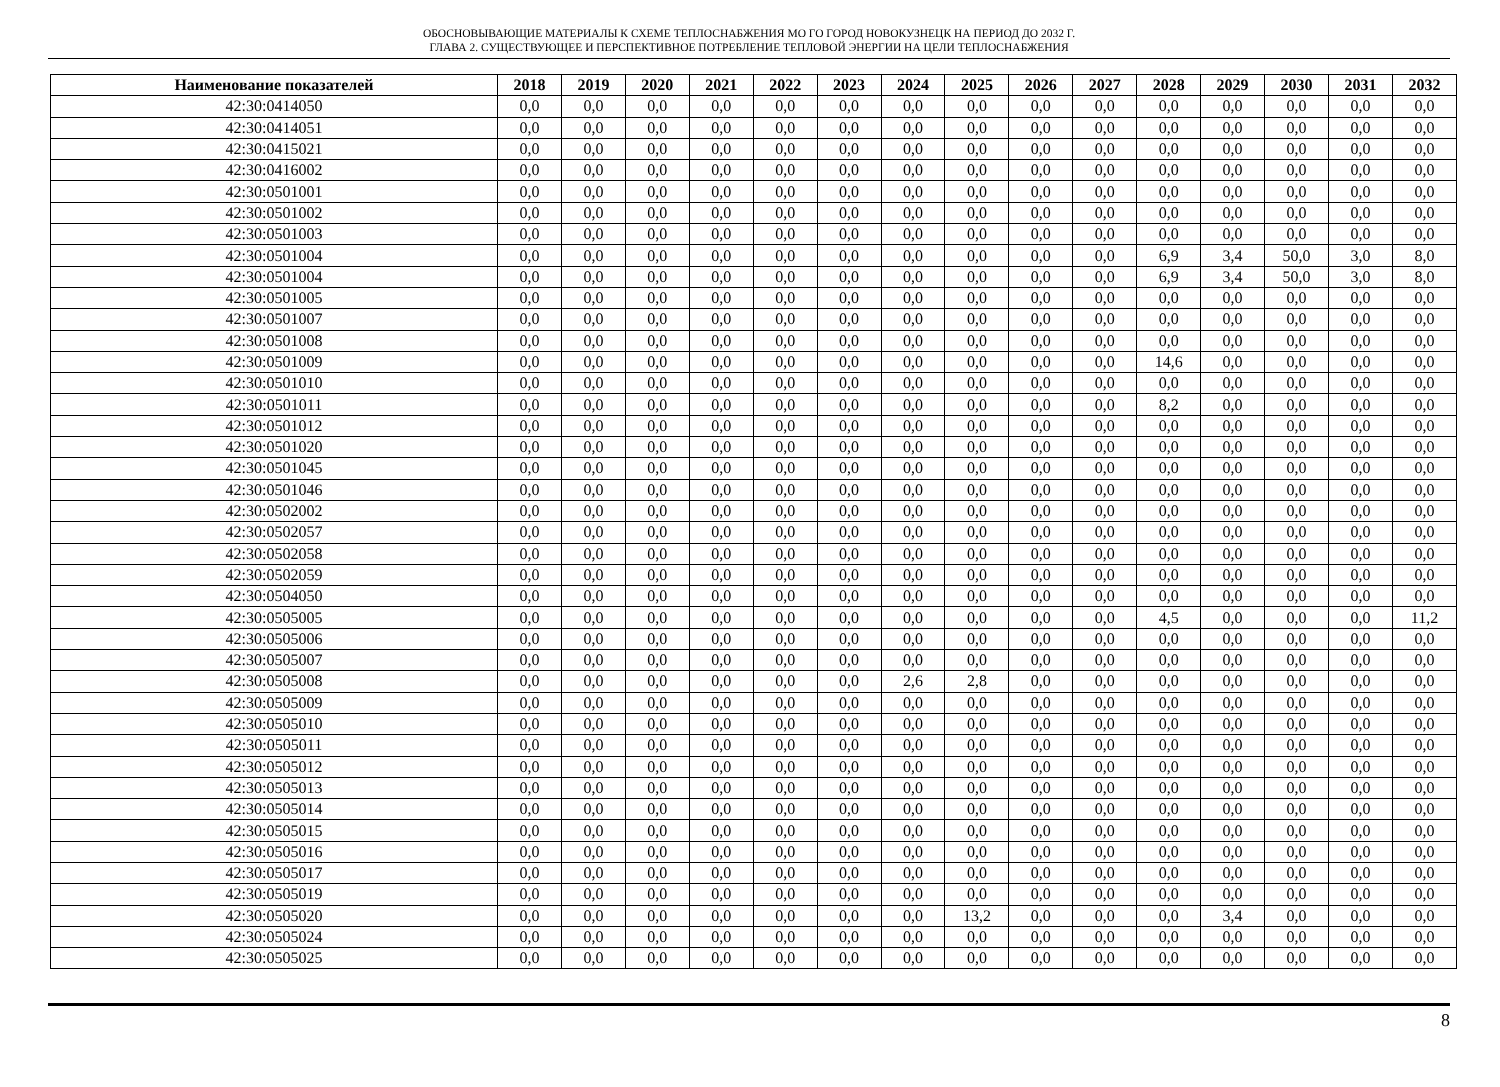ОБОСНОВЫВАЮЩИЕ МАТЕРИАЛЫ К СХЕМЕ ТЕПЛОСНАБЖЕНИЯ МО ГО ГОРОД НОВОКУЗНЕЦК НА ПЕРИОД ДО 2032 Г.
ГЛАВА 2. СУЩЕСТВУЮЩЕЕ И ПЕРСПЕКТИВНОЕ ПОТРЕБЛЕНИЕ ТЕПЛОВОЙ ЭНЕРГИИ НА ЦЕЛИ ТЕПЛОСНАБЖЕНИЯ
| Наименование показателей | 2018 | 2019 | 2020 | 2021 | 2022 | 2023 | 2024 | 2025 | 2026 | 2027 | 2028 | 2029 | 2030 | 2031 | 2032 |
| --- | --- | --- | --- | --- | --- | --- | --- | --- | --- | --- | --- | --- | --- | --- | --- |
| 42:30:0414050 | 0,0 | 0,0 | 0,0 | 0,0 | 0,0 | 0,0 | 0,0 | 0,0 | 0,0 | 0,0 | 0,0 | 0,0 | 0,0 | 0,0 | 0,0 |
| 42:30:0414051 | 0,0 | 0,0 | 0,0 | 0,0 | 0,0 | 0,0 | 0,0 | 0,0 | 0,0 | 0,0 | 0,0 | 0,0 | 0,0 | 0,0 | 0,0 |
| 42:30:0415021 | 0,0 | 0,0 | 0,0 | 0,0 | 0,0 | 0,0 | 0,0 | 0,0 | 0,0 | 0,0 | 0,0 | 0,0 | 0,0 | 0,0 | 0,0 |
| 42:30:0416002 | 0,0 | 0,0 | 0,0 | 0,0 | 0,0 | 0,0 | 0,0 | 0,0 | 0,0 | 0,0 | 0,0 | 0,0 | 0,0 | 0,0 | 0,0 |
| 42:30:0501001 | 0,0 | 0,0 | 0,0 | 0,0 | 0,0 | 0,0 | 0,0 | 0,0 | 0,0 | 0,0 | 0,0 | 0,0 | 0,0 | 0,0 | 0,0 |
| 42:30:0501002 | 0,0 | 0,0 | 0,0 | 0,0 | 0,0 | 0,0 | 0,0 | 0,0 | 0,0 | 0,0 | 0,0 | 0,0 | 0,0 | 0,0 | 0,0 |
| 42:30:0501003 | 0,0 | 0,0 | 0,0 | 0,0 | 0,0 | 0,0 | 0,0 | 0,0 | 0,0 | 0,0 | 0,0 | 0,0 | 0,0 | 0,0 | 0,0 |
| 42:30:0501004 | 0,0 | 0,0 | 0,0 | 0,0 | 0,0 | 0,0 | 0,0 | 0,0 | 0,0 | 0,0 | 6,9 | 3,4 | 50,0 | 3,0 | 8,0 |
| 42:30:0501004 | 0,0 | 0,0 | 0,0 | 0,0 | 0,0 | 0,0 | 0,0 | 0,0 | 0,0 | 0,0 | 6,9 | 3,4 | 50,0 | 3,0 | 8,0 |
| 42:30:0501005 | 0,0 | 0,0 | 0,0 | 0,0 | 0,0 | 0,0 | 0,0 | 0,0 | 0,0 | 0,0 | 0,0 | 0,0 | 0,0 | 0,0 | 0,0 |
| 42:30:0501007 | 0,0 | 0,0 | 0,0 | 0,0 | 0,0 | 0,0 | 0,0 | 0,0 | 0,0 | 0,0 | 0,0 | 0,0 | 0,0 | 0,0 | 0,0 |
| 42:30:0501008 | 0,0 | 0,0 | 0,0 | 0,0 | 0,0 | 0,0 | 0,0 | 0,0 | 0,0 | 0,0 | 0,0 | 0,0 | 0,0 | 0,0 | 0,0 |
| 42:30:0501009 | 0,0 | 0,0 | 0,0 | 0,0 | 0,0 | 0,0 | 0,0 | 0,0 | 0,0 | 0,0 | 14,6 | 0,0 | 0,0 | 0,0 | 0,0 |
| 42:30:0501010 | 0,0 | 0,0 | 0,0 | 0,0 | 0,0 | 0,0 | 0,0 | 0,0 | 0,0 | 0,0 | 0,0 | 0,0 | 0,0 | 0,0 | 0,0 |
| 42:30:0501011 | 0,0 | 0,0 | 0,0 | 0,0 | 0,0 | 0,0 | 0,0 | 0,0 | 0,0 | 0,0 | 8,2 | 0,0 | 0,0 | 0,0 | 0,0 |
| 42:30:0501012 | 0,0 | 0,0 | 0,0 | 0,0 | 0,0 | 0,0 | 0,0 | 0,0 | 0,0 | 0,0 | 0,0 | 0,0 | 0,0 | 0,0 | 0,0 |
| 42:30:0501020 | 0,0 | 0,0 | 0,0 | 0,0 | 0,0 | 0,0 | 0,0 | 0,0 | 0,0 | 0,0 | 0,0 | 0,0 | 0,0 | 0,0 | 0,0 |
| 42:30:0501045 | 0,0 | 0,0 | 0,0 | 0,0 | 0,0 | 0,0 | 0,0 | 0,0 | 0,0 | 0,0 | 0,0 | 0,0 | 0,0 | 0,0 | 0,0 |
| 42:30:0501046 | 0,0 | 0,0 | 0,0 | 0,0 | 0,0 | 0,0 | 0,0 | 0,0 | 0,0 | 0,0 | 0,0 | 0,0 | 0,0 | 0,0 | 0,0 |
| 42:30:0502002 | 0,0 | 0,0 | 0,0 | 0,0 | 0,0 | 0,0 | 0,0 | 0,0 | 0,0 | 0,0 | 0,0 | 0,0 | 0,0 | 0,0 | 0,0 |
| 42:30:0502057 | 0,0 | 0,0 | 0,0 | 0,0 | 0,0 | 0,0 | 0,0 | 0,0 | 0,0 | 0,0 | 0,0 | 0,0 | 0,0 | 0,0 | 0,0 |
| 42:30:0502058 | 0,0 | 0,0 | 0,0 | 0,0 | 0,0 | 0,0 | 0,0 | 0,0 | 0,0 | 0,0 | 0,0 | 0,0 | 0,0 | 0,0 | 0,0 |
| 42:30:0502059 | 0,0 | 0,0 | 0,0 | 0,0 | 0,0 | 0,0 | 0,0 | 0,0 | 0,0 | 0,0 | 0,0 | 0,0 | 0,0 | 0,0 | 0,0 |
| 42:30:0504050 | 0,0 | 0,0 | 0,0 | 0,0 | 0,0 | 0,0 | 0,0 | 0,0 | 0,0 | 0,0 | 0,0 | 0,0 | 0,0 | 0,0 | 0,0 |
| 42:30:0505005 | 0,0 | 0,0 | 0,0 | 0,0 | 0,0 | 0,0 | 0,0 | 0,0 | 0,0 | 0,0 | 4,5 | 0,0 | 0,0 | 0,0 | 11,2 |
| 42:30:0505006 | 0,0 | 0,0 | 0,0 | 0,0 | 0,0 | 0,0 | 0,0 | 0,0 | 0,0 | 0,0 | 0,0 | 0,0 | 0,0 | 0,0 | 0,0 |
| 42:30:0505007 | 0,0 | 0,0 | 0,0 | 0,0 | 0,0 | 0,0 | 0,0 | 0,0 | 0,0 | 0,0 | 0,0 | 0,0 | 0,0 | 0,0 | 0,0 |
| 42:30:0505008 | 0,0 | 0,0 | 0,0 | 0,0 | 0,0 | 0,0 | 2,6 | 2,8 | 0,0 | 0,0 | 0,0 | 0,0 | 0,0 | 0,0 | 0,0 |
| 42:30:0505009 | 0,0 | 0,0 | 0,0 | 0,0 | 0,0 | 0,0 | 0,0 | 0,0 | 0,0 | 0,0 | 0,0 | 0,0 | 0,0 | 0,0 | 0,0 |
| 42:30:0505010 | 0,0 | 0,0 | 0,0 | 0,0 | 0,0 | 0,0 | 0,0 | 0,0 | 0,0 | 0,0 | 0,0 | 0,0 | 0,0 | 0,0 | 0,0 |
| 42:30:0505011 | 0,0 | 0,0 | 0,0 | 0,0 | 0,0 | 0,0 | 0,0 | 0,0 | 0,0 | 0,0 | 0,0 | 0,0 | 0,0 | 0,0 | 0,0 |
| 42:30:0505012 | 0,0 | 0,0 | 0,0 | 0,0 | 0,0 | 0,0 | 0,0 | 0,0 | 0,0 | 0,0 | 0,0 | 0,0 | 0,0 | 0,0 | 0,0 |
| 42:30:0505013 | 0,0 | 0,0 | 0,0 | 0,0 | 0,0 | 0,0 | 0,0 | 0,0 | 0,0 | 0,0 | 0,0 | 0,0 | 0,0 | 0,0 | 0,0 |
| 42:30:0505014 | 0,0 | 0,0 | 0,0 | 0,0 | 0,0 | 0,0 | 0,0 | 0,0 | 0,0 | 0,0 | 0,0 | 0,0 | 0,0 | 0,0 | 0,0 |
| 42:30:0505015 | 0,0 | 0,0 | 0,0 | 0,0 | 0,0 | 0,0 | 0,0 | 0,0 | 0,0 | 0,0 | 0,0 | 0,0 | 0,0 | 0,0 | 0,0 |
| 42:30:0505016 | 0,0 | 0,0 | 0,0 | 0,0 | 0,0 | 0,0 | 0,0 | 0,0 | 0,0 | 0,0 | 0,0 | 0,0 | 0,0 | 0,0 | 0,0 |
| 42:30:0505017 | 0,0 | 0,0 | 0,0 | 0,0 | 0,0 | 0,0 | 0,0 | 0,0 | 0,0 | 0,0 | 0,0 | 0,0 | 0,0 | 0,0 | 0,0 |
| 42:30:0505019 | 0,0 | 0,0 | 0,0 | 0,0 | 0,0 | 0,0 | 0,0 | 0,0 | 0,0 | 0,0 | 0,0 | 0,0 | 0,0 | 0,0 | 0,0 |
| 42:30:0505020 | 0,0 | 0,0 | 0,0 | 0,0 | 0,0 | 0,0 | 0,0 | 13,2 | 0,0 | 0,0 | 0,0 | 3,4 | 0,0 | 0,0 | 0,0 |
| 42:30:0505024 | 0,0 | 0,0 | 0,0 | 0,0 | 0,0 | 0,0 | 0,0 | 0,0 | 0,0 | 0,0 | 0,0 | 0,0 | 0,0 | 0,0 | 0,0 |
| 42:30:0505025 | 0,0 | 0,0 | 0,0 | 0,0 | 0,0 | 0,0 | 0,0 | 0,0 | 0,0 | 0,0 | 0,0 | 0,0 | 0,0 | 0,0 | 0,0 |
8